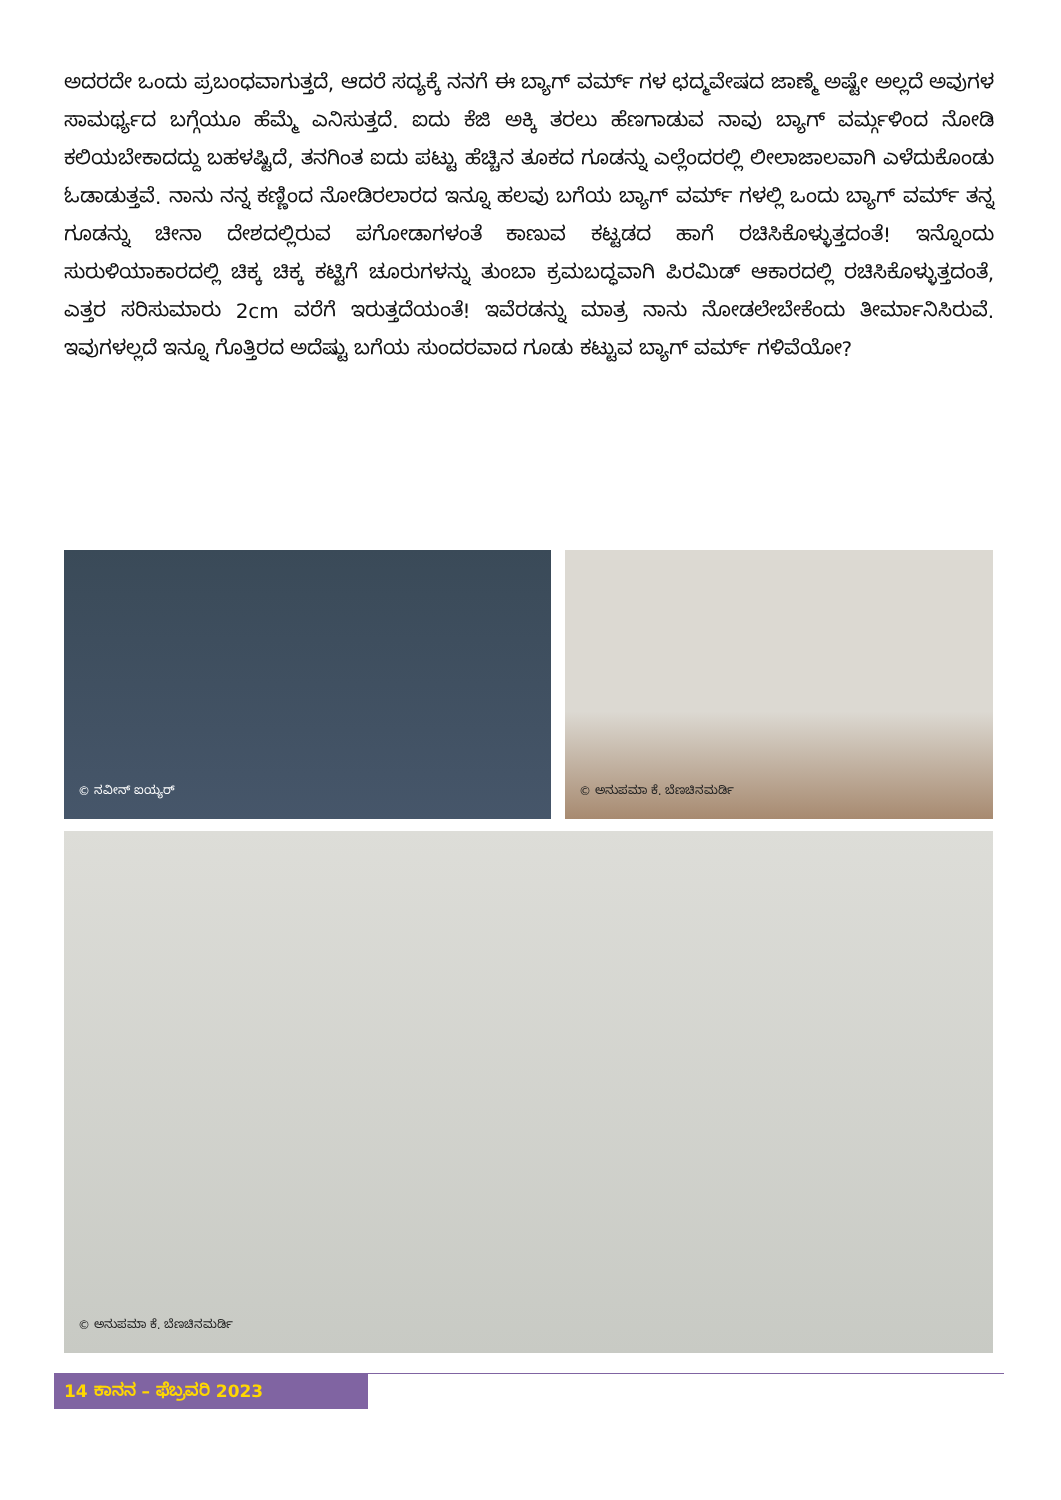ಅದರದೇ ಒಂದು ಪ್ರಬಂಧವಾಗುತ್ತದೆ, ಆದರೆ ಸದ್ಯಕ್ಕೆ ನನಗೆ ಈ ಬ್ಯಾಗ್ ವರ್ಮ್ ಗಳ ಛದ್ಮವೇಷದ ಜಾಣ್ಮೆ ಅಷ್ಟೇ ಅಲ್ಲದೆ ಅವುಗಳ ಸಾಮರ್ಥ್ಯದ ಬಗ್ಗೆಯೂ ಹೆಮ್ಮೆ ಎನಿಸುತ್ತದೆ. ಐದು ಕೆಜಿ ಅಕ್ಕಿ ತರಲು ಹೆಣಗಾಡುವ ನಾವು ಬ್ಯಾಗ್ ವರ್ಮ್ಗಳಿಂದ ನೋಡಿ ಕಲಿಯಬೇಕಾದದ್ದು ಬಹಳಷ್ಟಿದೆ, ತನಗಿಂತ ಐದು ಪಟ್ಟು ಹೆಚ್ಚಿನ ತೂಕದ ಗೂಡನ್ನು ಎಲ್ಲೆಂದರಲ್ಲಿ ಲೀಲಾಜಾಲವಾಗಿ ಎಳೆದುಕೊಂಡು ಓಡಾಡುತ್ತವೆ. ನಾನು ನನ್ನ ಕಣ್ಣಿಂದ ನೋಡಿರಲಾರದ ಇನ್ನೂ ಹಲವು ಬಗೆಯ ಬ್ಯಾಗ್ ವರ್ಮ್ ಗಳಲ್ಲಿ ಒಂದು ಬ್ಯಾಗ್ ವರ್ಮ್ ತನ್ನ ಗೂಡನ್ನು ಚೀನಾ ದೇಶದಲ್ಲಿರುವ ಪಗೋಡಾಗಳಂತೆ ಕಾಣುವ ಕಟ್ಟಡದ ಹಾಗೆ ರಚಿಸಿಕೊಳ್ಳುತ್ತದಂತೆ! ಇನ್ನೊಂದು ಸುರುಳಿಯಾಕಾರದಲ್ಲಿ ಚಿಕ್ಕ ಚಿಕ್ಕ ಕಟ್ಟಿಗೆ ಚೂರುಗಳನ್ನು ತುಂಬಾ ಕ್ರಮಬದ್ಧವಾಗಿ ಪಿರಮಿಡ್ ಆಕಾರದಲ್ಲಿ ರಚಿಸಿಕೊಳ್ಳುತ್ತದಂತೆ, ಎತ್ತರ ಸರಿಸುಮಾರು 2cm ವರೆಗೆ ಇರುತ್ತದೆಯಂತೆ! ಇವೆರಡನ್ನು ಮಾತ್ರ ನಾನು ನೋಡಲೇಬೇಕೆಂದು ತೀರ್ಮಾನಿಸಿರುವೆ. ಇವುಗಳಲ್ಲದೆ ಇನ್ನೂ ಗೊತ್ತಿರದ ಅದೆಷ್ಟು ಬಗೆಯ ಸುಂದರವಾದ ಗೂಡು ಕಟ್ಟುವ ಬ್ಯಾಗ್ ವರ್ಮ್ ಗಳಿವೆಯೋ?
© ನವೀನ್ ಐಯ್ಯರ್ © ಅನುಪಮಾ ಕೆ. ಬೆಣಚಿನಮರ್ಡಿ
© ಅನುಪಮಾ ಕೆ. ಬೆಣಚಿನಮರ್ಡಿ
14 ಕಾನನ – ಫೆಬ್ರವರಿ 2023